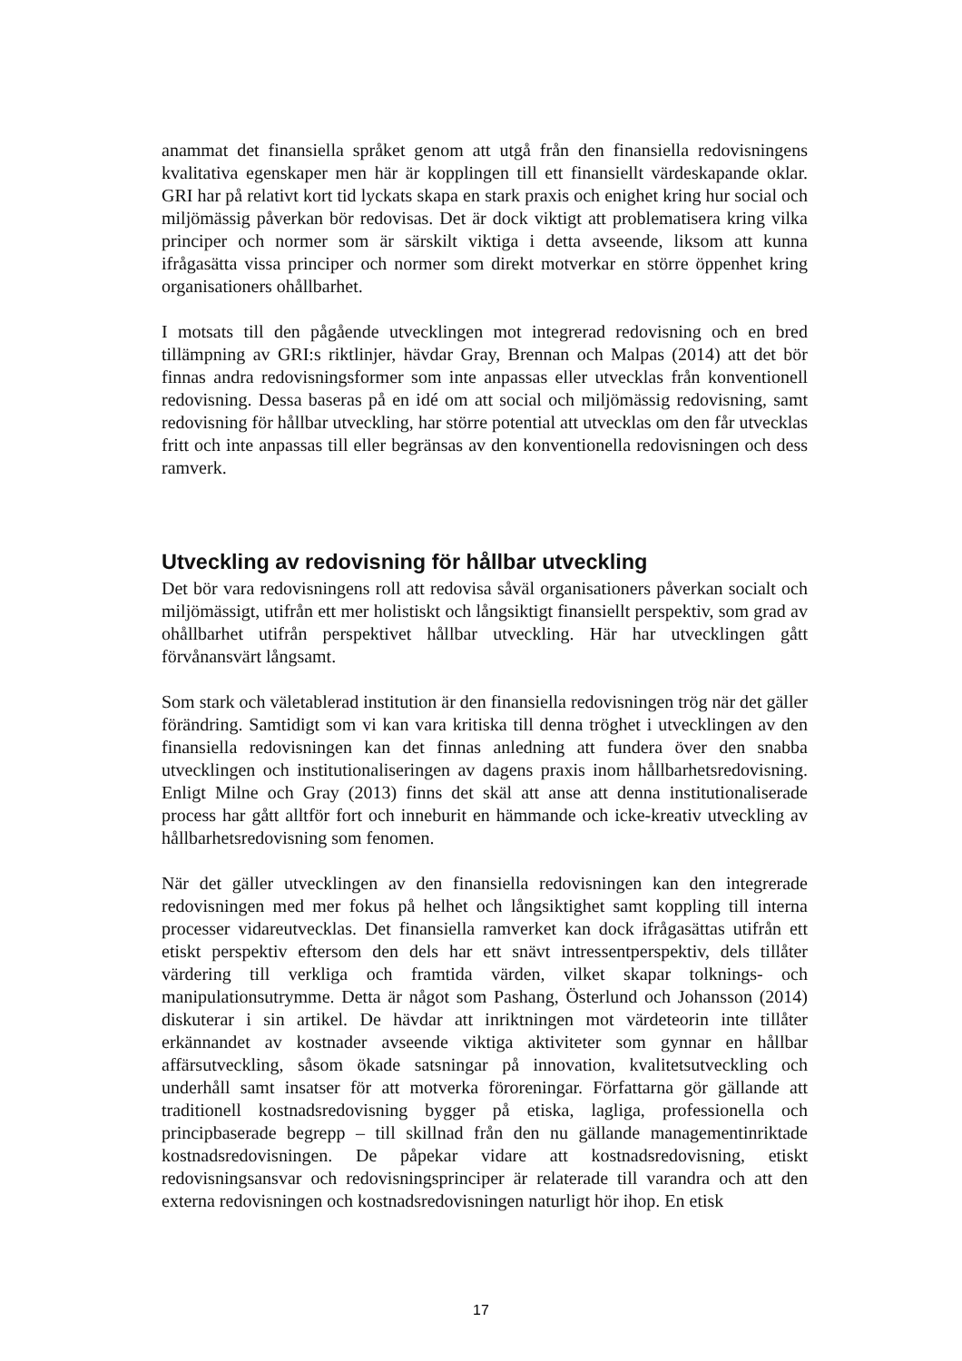anammat det finansiella språket genom att utgå från den finansiella redovisningens kvalitativa egenskaper men här är kopplingen till ett finansiellt värdeskapande oklar. GRI har på relativt kort tid lyckats skapa en stark praxis och enighet kring hur social och miljömässig påverkan bör redovisas. Det är dock viktigt att problematisera kring vilka principer och normer som är särskilt viktiga i detta avseende, liksom att kunna ifrågasätta vissa principer och normer som direkt motverkar en större öppenhet kring organisationers ohållbarhet.
I motsats till den pågående utvecklingen mot integrerad redovisning och en bred tillämpning av GRI:s riktlinjer, hävdar Gray, Brennan och Malpas (2014) att det bör finnas andra redovisningsformer som inte anpassas eller utvecklas från konventionell redovisning. Dessa baseras på en idé om att social och miljömässig redovisning, samt redovisning för hållbar utveckling, har större potential att utvecklas om den får utvecklas fritt och inte anpassas till eller begränsas av den konventionella redovisningen och dess ramverk.
Utveckling av redovisning för hållbar utveckling
Det bör vara redovisningens roll att redovisa såväl organisationers påverkan socialt och miljömässigt, utifrån ett mer holistiskt och långsiktigt finansiellt perspektiv, som grad av ohållbarhet utifrån perspektivet hållbar utveckling. Här har utvecklingen gått förvånansvärt långsamt.
Som stark och väletablerad institution är den finansiella redovisningen trög när det gäller förändring. Samtidigt som vi kan vara kritiska till denna tröghet i utvecklingen av den finansiella redovisningen kan det finnas anledning att fundera över den snabba utvecklingen och institutionaliseringen av dagens praxis inom hållbarhetsredovisning. Enligt Milne och Gray (2013) finns det skäl att anse att denna institutionaliserade process har gått alltför fort och inneburit en hämmande och icke-kreativ utveckling av hållbarhetsredovisning som fenomen.
När det gäller utvecklingen av den finansiella redovisningen kan den integrerade redovisningen med mer fokus på helhet och långsiktighet samt koppling till interna processer vidareutvecklas. Det finansiella ramverket kan dock ifrågasättas utifrån ett etiskt perspektiv eftersom den dels har ett snävt intressentperspektiv, dels tillåter värdering till verkliga och framtida värden, vilket skapar tolknings- och manipulationsutrymme. Detta är något som Pashang, Österlund och Johansson (2014) diskuterar i sin artikel. De hävdar att inriktningen mot värdeteorin inte tillåter erkännandet av kostnader avseende viktiga aktiviteter som gynnar en hållbar affärsutveckling, såsom ökade satsningar på innovation, kvalitetsutveckling och underhåll samt insatser för att motverka föroreningar. Författarna gör gällande att traditionell kostnadsredovisning bygger på etiska, lagliga, professionella och principbaserade begrepp – till skillnad från den nu gällande managementinriktade kostnadsredovisningen. De påpekar vidare att kostnadsredovisning, etiskt redovisningsansvar och redovisningsprinciper är relaterade till varandra och att den externa redovisningen och kostnadsredovisningen naturligt hör ihop. En etisk
17